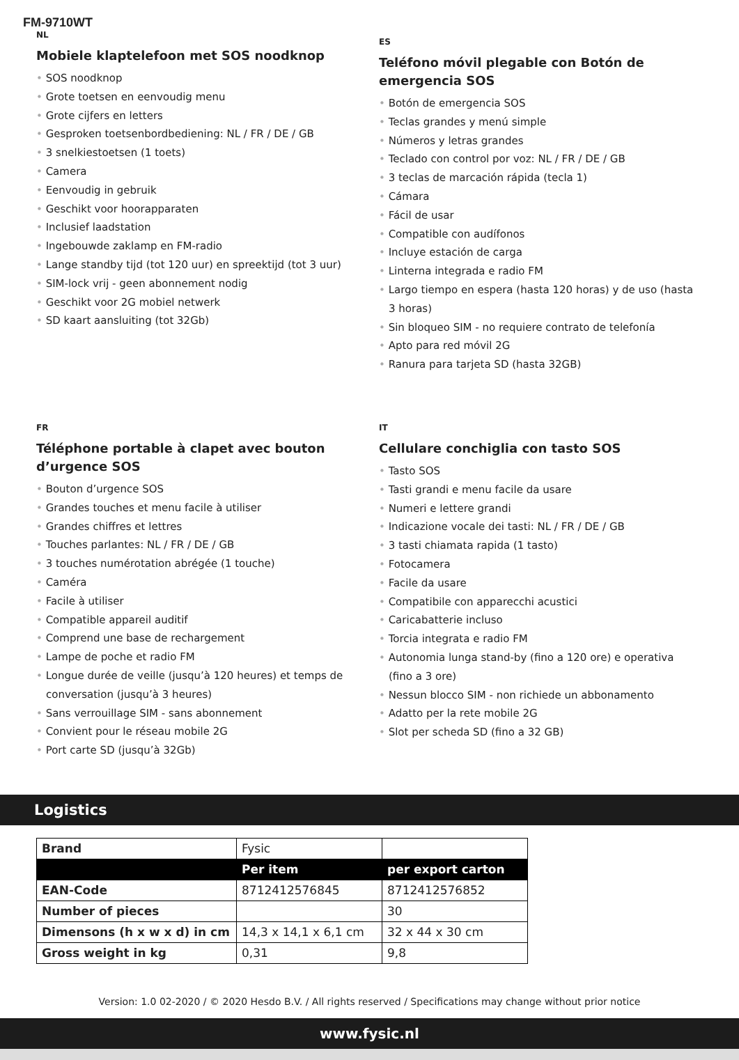FM-9710WT
NL
Mobiele klaptelefoon met SOS noodknop
• SOS noodknop
• Grote toetsen en eenvoudig menu
• Grote cijfers en letters
• Gesproken toetsenbordbediening: NL / FR / DE / GB
• 3 snelkiestoetsen (1 toets)
• Camera
• Eenvoudig in gebruik
• Geschikt voor hoorapparaten
• Inclusief laadstation
• Ingebouwde zaklamp en FM-radio
• Lange standby tijd (tot 120 uur) en spreektijd (tot 3 uur)
• SIM-lock vrij - geen abonnement nodig
• Geschikt voor 2G mobiel netwerk
• SD kaart aansluiting (tot 32Gb)
ES
Teléfono móvil plegable con Botón de emergencia SOS
• Botón de emergencia SOS
• Teclas grandes y menú simple
• Números y letras grandes
• Teclado con control por voz: NL / FR / DE / GB
• 3 teclas de marcación rápida (tecla 1)
• Cámara
• Fácil de usar
• Compatible con audífonos
• Incluye estación de carga
• Linterna integrada e radio FM
• Largo tiempo en espera (hasta 120 horas) y de uso (hasta 3 horas)
• Sin bloqueo SIM - no requiere contrato de telefonía
• Apto para red móvil 2G
• Ranura para tarjeta SD (hasta 32GB)
FR
Téléphone portable à clapet avec bouton d’urgence SOS
• Bouton d’urgence SOS
• Grandes touches et menu facile à utiliser
• Grandes chiffres et lettres
• Touches parlantes: NL / FR / DE / GB
• 3 touches numérotation abrégée (1 touche)
• Caméra
• Facile à utiliser
• Compatible appareil auditif
• Comprend une base de rechargement
• Lampe de poche et radio FM
• Longue durée de veille (jusqu’à 120 heures) et temps de conversation (jusqu’à 3 heures)
• Sans verrouillage SIM - sans abonnement
• Convient pour le réseau mobile 2G
• Port carte SD (jusqu’à 32Gb)
IT
Cellulare conchiglia con tasto SOS
• Tasto SOS
• Tasti grandi e menu facile da usare
• Numeri e lettere grandi
• Indicazione vocale dei tasti: NL / FR / DE / GB
• 3 tasti chiamata rapida (1 tasto)
• Fotocamera
• Facile da usare
• Compatibile con apparecchi acustici
• Caricabatterie incluso
• Torcia integrata e radio FM
• Autonomia lunga stand-by (fino a 120 ore) e operativa (fino a 3 ore)
• Nessun blocco SIM - non richiede un abbonamento
• Adatto per la rete mobile 2G
• Slot per scheda SD (fino a 32 GB)
Logistics
| Brand | Fysic | |
| | Per item | per export carton |
| EAN-Code | 8712412576845 | 8712412576852 |
| Number of pieces | | 30 |
| Dimensons (h x w x d) in cm | 14,3 x 14,1 x 6,1 cm | 32 x 44 x 30 cm |
| Gross weight in kg | 0,31 | 9,8 |
Version: 1.0 02-2020 / © 2020 Hesdo B.V. / All rights reserved / Specifications may change without prior notice
www.fysic.nl